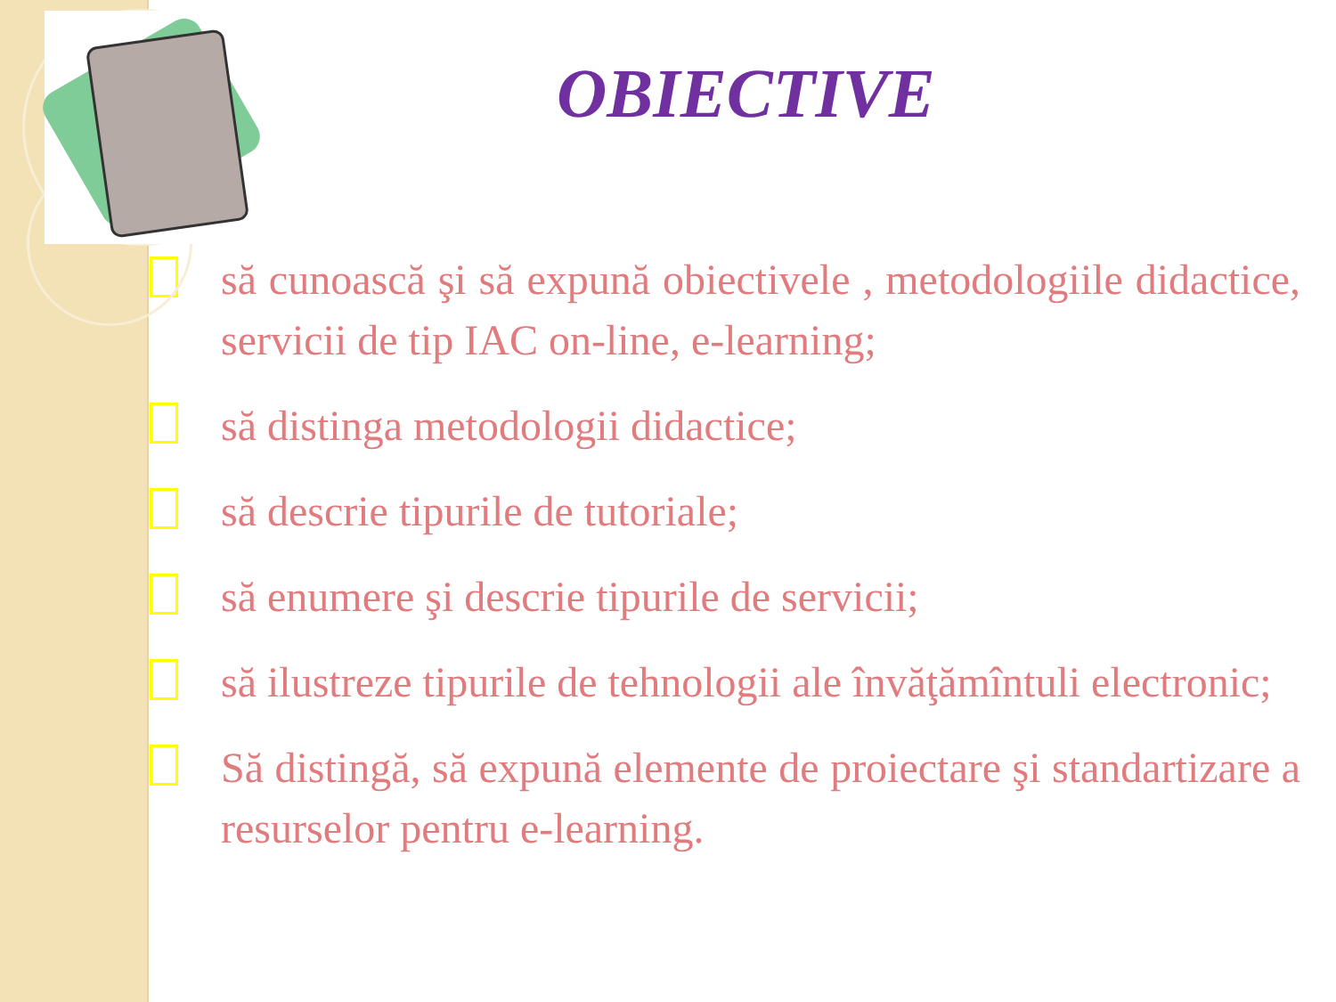OBIECTIVE
să cunoască şi să expună obiectivele , metodologiile didactice, servicii de tip IAC on-line, e-learning;
să distinga metodologii didactice;
să descrie tipurile de tutoriale;
să enumere şi descrie tipurile de servicii;
să ilustreze tipurile de tehnologii ale învăţămîntuli electronic;
Să distingă, să expună elemente de proiectare şi standartizare a resurselor pentru e-learning.